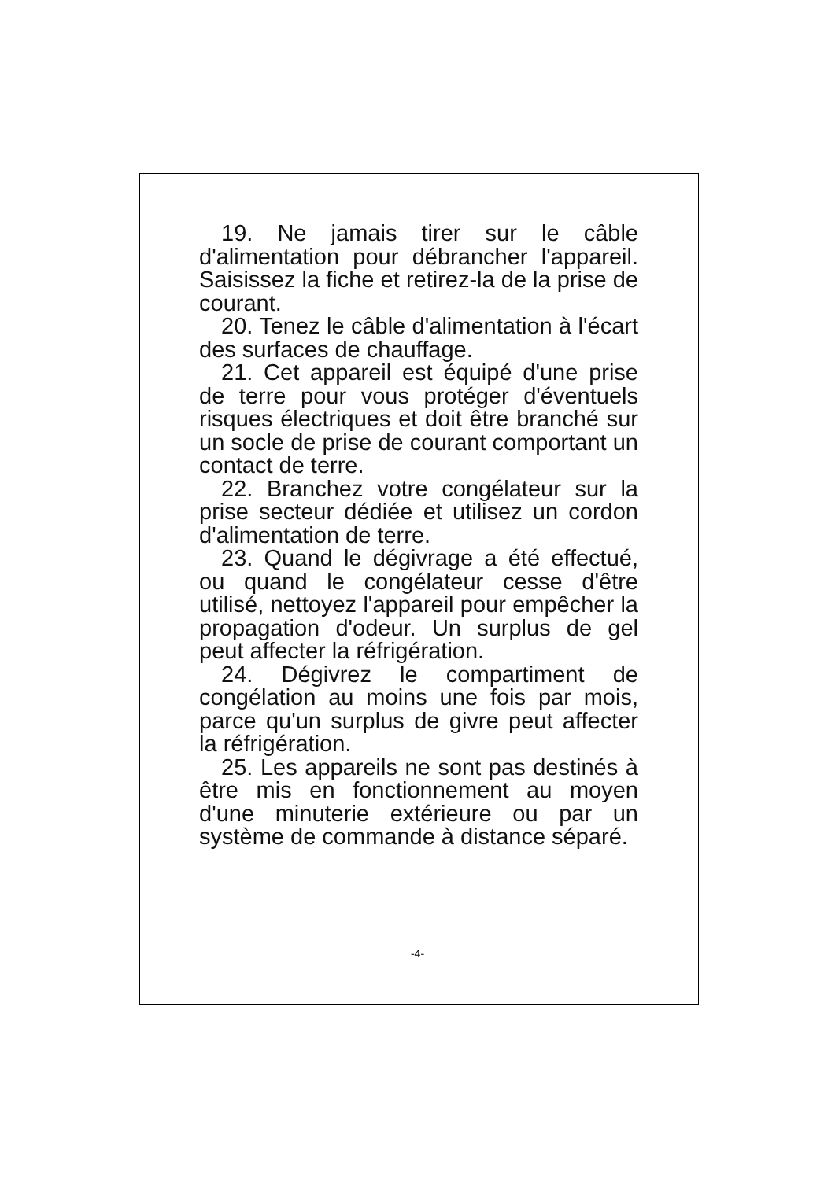19. Ne jamais tirer sur le câble d'alimentation pour débrancher l'appareil. Saisissez la fiche et retirez-la de la prise de courant.
20. Tenez le câble d'alimentation à l'écart des surfaces de chauffage.
21. Cet appareil est équipé d'une prise de terre pour vous protéger d'éventuels risques électriques et doit être branché sur un socle de prise de courant comportant un contact de terre.
22. Branchez votre congélateur sur la prise secteur dédiée et utilisez un cordon d'alimentation de terre.
23. Quand le dégivrage a été effectué, ou quand le congélateur cesse d'être utilisé, nettoyez l'appareil pour empêcher la propagation d'odeur. Un surplus de gel peut affecter la réfrigération.
24. Dégivrez le compartiment de congélation au moins une fois par mois, parce qu'un surplus de givre peut affecter la réfrigération.
25. Les appareils ne sont pas destinés à être mis en fonctionnement au moyen d'une minuterie extérieure ou par un système de commande à distance séparé.
-4-